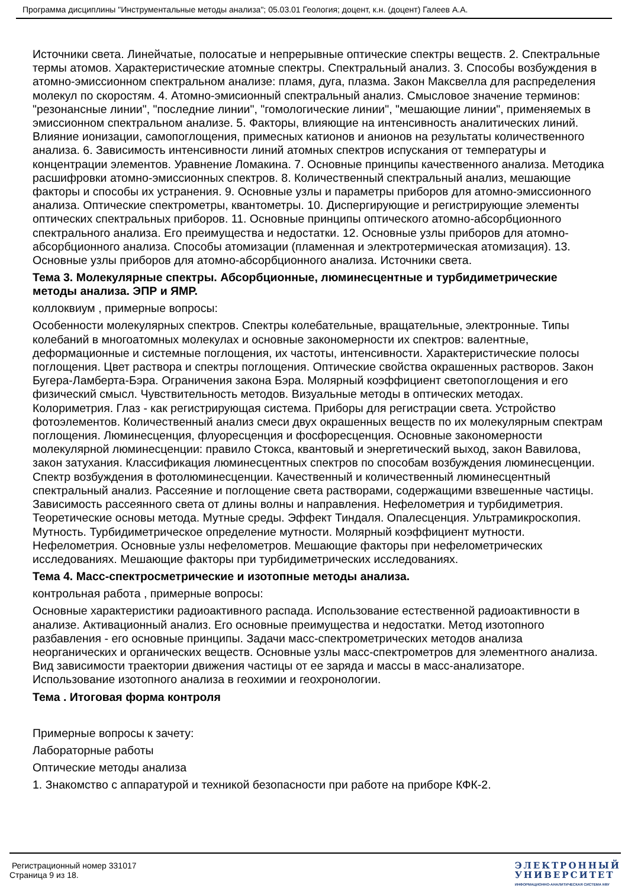Программа дисциплины "Инструментальные методы анализа"; 05.03.01 Геология; доцент, к.н. (доцент) Галеев А.А.
Источники света. Линейчатые, полосатые и непрерывные оптические спектры веществ. 2. Спектральные термы атомов. Характеристические атомные спектры. Спектральный анализ. 3. Способы возбуждения в атомно-эмиссионном спектральном анализе: пламя, дуга, плазма. Закон Максвелла для распределения молекул по скоростям. 4. Атомно-эмисионный спектральный анализ. Смысловое значение терминов: "резонансные линии", "последние линии", "гомологические линии", "мешающие линии", применяемых в эмиссионном спектральном анализе. 5. Факторы, влияющие на интенсивность аналитических линий. Влияние ионизации, самопоглощения, примесных катионов и анионов на результаты количественного анализа. 6. Зависимость интенсивности линий атомных спектров испускания от температуры и концентрации элементов. Уравнение Ломакина. 7. Основные принципы качественного анализа. Методика расшифровки атомно-эмиссионных спектров. 8. Количественный спектральный анализ, мешающие факторы и способы их устранения. 9. Основные узлы и параметры приборов для атомно-эмиссионного анализа. Оптические спектрометры, квантометры. 10. Диспергирующие и регистрирующие элементы оптических спектральных приборов. 11. Основные принципы оптического атомно-абсорбционного спектрального анализа. Его преимущества и недостатки. 12. Основные узлы приборов для атомно-абсорбционного анализа. Способы атомизации (пламенная и электротермическая атомизация). 13. Основные узлы приборов для атомно-абсорбционного анализа. Источники света.
Тема 3. Молекулярные спектры. Абсорбционные, люминесцентные и турбидиметрические методы анализа. ЭПР и ЯМР.
коллоквиум , примерные вопросы:
Особенности молекулярных спектров. Спектры колебательные, вращательные, электронные. Типы колебаний в многоатомных молекулах и основные закономерности их спектров: валентные, деформационные и системные поглощения, их частоты, интенсивности. Характеристические полосы поглощения. Цвет раствора и спектры поглощения. Оптические свойства окрашенных растворов. Закон Бугера-Ламберта-Бэра. Ограничения закона Бэра. Молярный коэффициент светопоглощения и его физический смысл. Чувствительность методов. Визуальные методы в оптических методах. Колориметрия. Глаз - как регистрирующая система. Приборы для регистрации света. Устройство фотоэлементов. Количественный анализ смеси двух окрашенных веществ по их молекулярным спектрам поглощения. Люминесценция, флуоресценция и фосфоресценция. Основные закономерности молекулярной люминесценции: правило Стокса, квантовый и энергетический выход, закон Вавилова, закон затухания. Классификация люминесцентных спектров по способам возбуждения люминесценции. Спектр возбуждения в фотолюминесценции. Качественный и количественный люминесцентный спектральный анализ. Рассеяние и поглощение света растворами, содержащими взвешенные частицы. Зависимость рассеянного света от длины волны и направления. Нефелометрия и турбидиметрия. Теоретические основы метода. Мутные среды. Эффект Тиндаля. Опалесценция. Ультрамикроскопия. Мутность. Турбидиметрическое определение мутности. Молярный коэффициент мутности. Нефелометрия. Основные узлы нефелометров. Мешающие факторы при нефелометрических исследованиях. Мешающие факторы при турбидиметрических исследованиях.
Тема 4. Масс-спектросметрические и изотопные методы анализа.
контрольная работа , примерные вопросы:
Основные характеристики радиоактивного распада. Использование естественной радиоактивности в анализе. Активационный анализ. Его основные преимущества и недостатки. Метод изотопного разбавления - его основные принципы. Задачи масс-спектрометрических методов анализа неорганических и органических веществ. Основные узлы масс-спектрометров для элементного анализа. Вид зависимости траектории движения частицы от ее заряда и массы в масс-анализаторе. Использование изотопного анализа в геохимии и геохронологии.
Тема . Итоговая форма контроля
Примерные вопросы к зачету:
Лабораторные работы
Оптические методы анализа
1. Знакомство с аппаратурой и техникой безопасности при работе на приборе КФК-2.
Регистрационный номер 331017
Страница 9 из 18.
ЭЛЕКТРОННЫЙ
УНИВЕРСИТЕТ
ИНФОРМАЦИОННО-АНАЛИТИЧЕСКАЯ СИСТЕМА КФУ